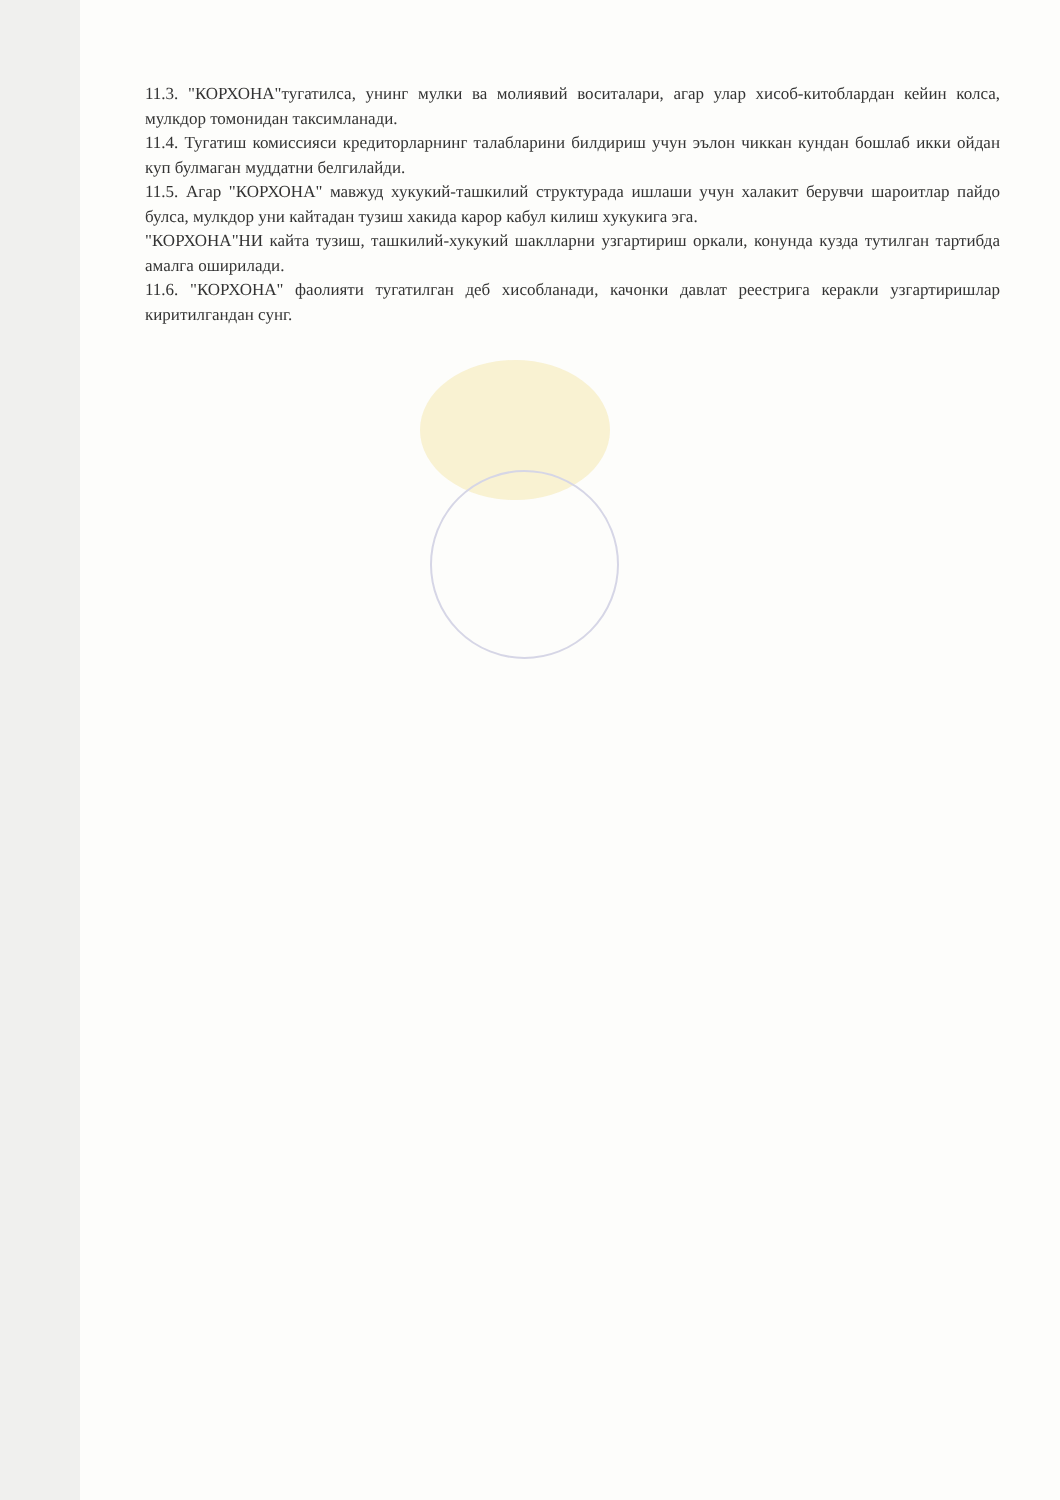11.3. "КОРХОНА"тугатилса, унинг мулки ва молиявий воситалари, агар улар хисоб-китоблардан кейин колса, мулкдор томонидан таксимланади.
11.4. Тугатиш комиссияси кредиторларнинг талабларини билдириш учун эълон чиккан кундан бошлаб икки ойдан куп булмаган муддатни белгилайди.
11.5. Агар "КОРХОНА" мавжуд хукукий-ташкилий структурада ишлаши учун халакит берувчи шароитлар пайдо булса, мулкдор уни кайтадан тузиш хакида карор кабул килиш хукукига эга.
"КОРХОНА"НИ кайта тузиш, ташкилий-хукукий шаклларни узгартириш оркали, конунда кузда тутилган тартибда амалга оширилади.
11.6. "КОРХОНА" фаолияти тугатилган деб хисобланади, качонки давлат реестрига керакли узгартиришлар киритилгандан сунг.